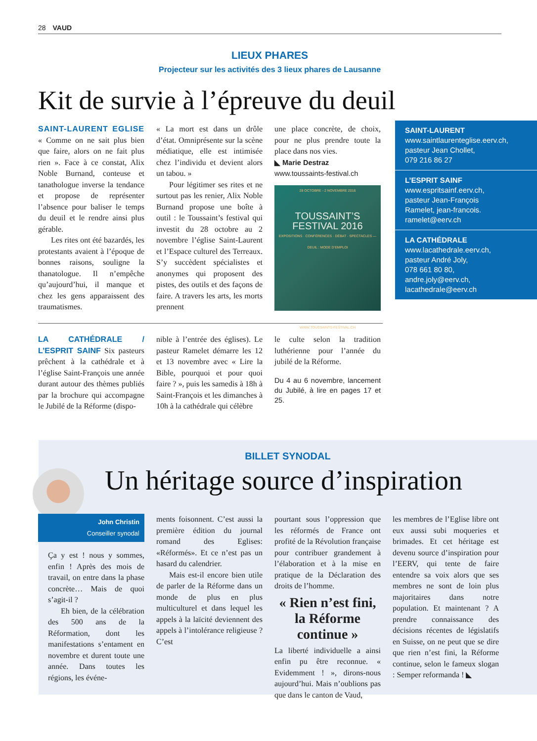28 VAUD
LIEUX PHARES
Projecteur sur les activités des 3 lieux phares de Lausanne
Kit de survie à l’épreuve du deuil
SAINT-LAURENT EGLISE « Comme on ne sait plus bien que faire, alors on ne fait plus rien ». Face à ce constat, Alix Noble Burnand, conteuse et tanathologue inverse la tendance et propose de représenter l’absence pour baliser le temps du deuil et le rendre ainsi plus gérable.
Les rites ont été bazardés, les protestants avaient à l’époque de bonnes raisons, souligne la thanatologue. Il n’empêche qu’aujourd’hui, il manque et chez les gens apparaissent des traumatismes.
« La mort est dans un drôle d’état. Omniprésente sur la scène médiatique, elle est intimisée chez l’individu et devient alors un tabou. »
Pour légitimer ses rites et ne surtout pas les renier, Alix Noble Burnand propose une boîte à outil : le Toussaint’s festival qui investit du 28 octobre au 2 novembre l’église Saint-Laurent et l’Espace culturel des Terreaux. S’y succèdent spécialistes et anonymes qui proposent des pistes, des outils et des façons de faire. A travers les arts, les morts prennent
une place concrète, de choix, pour ne plus prendre toute la place dans nos vies.
◣ Marie Destraz
www.toussaints-festival.ch
28 OCTOBRE - 2 NOVEMBRE 2016
TOUSSAINT’S
FESTIVAL 2016
EXPOSITIONS · CONFÉRENCES · DÉBAT · SPECTACLES — DEUIL : MODE D’EMPLOI
WWW.TOUSSAINTS-FESTIVAL.CH
SAINT-LAURENT
www.saintlaurenteglise.eerv.ch,
pasteur Jean Chollet,
079 216 86 27
L’ESPRIT SAINF
www.espritsainf.eerv.ch,
pasteur Jean-François
Ramelet, jean-francois.
ramelet@eerv.ch
LA CATHÉDRALE
www.lacathedrale.eerv.ch,
pasteur André Joly,
078 661 80 80,
andre.joly@eerv.ch,
lacathedrale@eerv.ch
LA CATHÉDRALE / L’ESPRIT SAINF Six pasteurs prêchent à la cathédrale et à l’église Saint-François une année durant autour des thèmes publiés par la brochure qui accompagne le Jubilé de la Réforme (dispo-
nible à l’entrée des églises). Le pasteur Ramelet démarre les 12 et 13 novembre avec « Lire la Bible, pourquoi et pour quoi faire ? », puis les samedis à 18h à Saint-François et les dimanches à 10h à la cathédrale qui célèbre
le culte selon la tradition luthérienne pour l’année du jubilé de la Réforme.
Du 4 au 6 novembre, lancement du Jubilé, à lire en pages 17 et 25.
BILLET SYNODAL
Un héritage source d’inspiration
John Christin
Conseiller synodal
Ça y est ! nous y sommes, enfin ! Après des mois de travail, on entre dans la phase concrète… Mais de quoi s’agit-il ?
Eh bien, de la célébration des 500 ans de la Réformation, dont les manifestations s’entament en novembre et durent toute une année. Dans toutes les régions, les événe-
ments foisonnent. C’est aussi la première édition du journal romand des Eglises: «Réformés». Et ce n’est pas un hasard du calendrier.
Mais est-il encore bien utile de parler de la Réforme dans un monde de plus en plus multiculturel et dans lequel les appels à la laïcité deviennent des appels à l’intolérance religieuse ? C’est
pourtant sous l’oppression que les réformés de France ont profité de la Révolution française pour contribuer grandement à l’élaboration et à la mise en pratique de la Déclaration des droits de l’homme.
« Rien n’est fini, la Réforme continue »
La liberté individuelle a ainsi enfin pu être reconnue. « Evidemment ! », dirons-nous aujourd’hui. Mais n’oublions pas que dans le canton de Vaud,
les membres de l’Eglise libre ont eux aussi subi moqueries et brimades. Et cet héritage est devenu source d’inspiration pour l’EERV, qui tente de faire entendre sa voix alors que ses membres ne sont de loin plus majoritaires dans notre population. Et maintenant ? A prendre connaissance des décisions récentes de législatifs en Suisse, on ne peut que se dire que rien n’est fini, la Réforme continue, selon le fameux slogan : Semper reformanda ! ◣